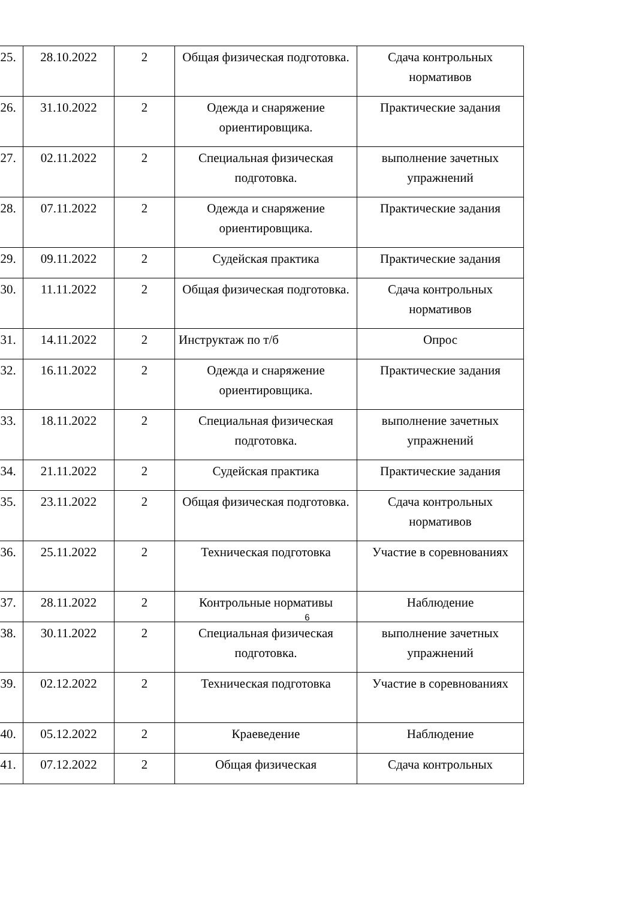| 25. | 28.10.2022 | 2 | Общая физическая подготовка. | Сдача контрольных нормативов |
| 26. | 31.10.2022 | 2 | Одежда и снаряжение ориентировщика. | Практические задания |
| 27. | 02.11.2022 | 2 | Специальная физическая подготовка. | выполнение зачетных упражнений |
| 28. | 07.11.2022 | 2 | Одежда и снаряжение ориентировщика. | Практические задания |
| 29. | 09.11.2022 | 2 | Судейская практика | Практические задания |
| 30. | 11.11.2022 | 2 | Общая физическая подготовка. | Сдача контрольных нормативов |
| 31. | 14.11.2022 | 2 | Инструктаж по т/б | Опрос |
| 32. | 16.11.2022 | 2 | Одежда и снаряжение ориентировщика. | Практические задания |
| 33. | 18.11.2022 | 2 | Специальная физическая подготовка. | выполнение зачетных упражнений |
| 34. | 21.11.2022 | 2 | Судейская практика | Практические задания |
| 35. | 23.11.2022 | 2 | Общая физическая подготовка. | Сдача контрольных нормативов |
| 36. | 25.11.2022 | 2 | Техническая подготовка | Участие в соревнованиях |
| 37. | 28.11.2022 | 2 | Контрольные нормативы | Наблюдение |
| 38. | 30.11.2022 | 2 | Специальная физическая подготовка. | выполнение зачетных упражнений |
| 39. | 02.12.2022 | 2 | Техническая подготовка | Участие в соревнованиях |
| 40. | 05.12.2022 | 2 | Краеведение | Наблюдение |
| 41. | 07.12.2022 | 2 | Общая физическая | Сдача контрольных |
6